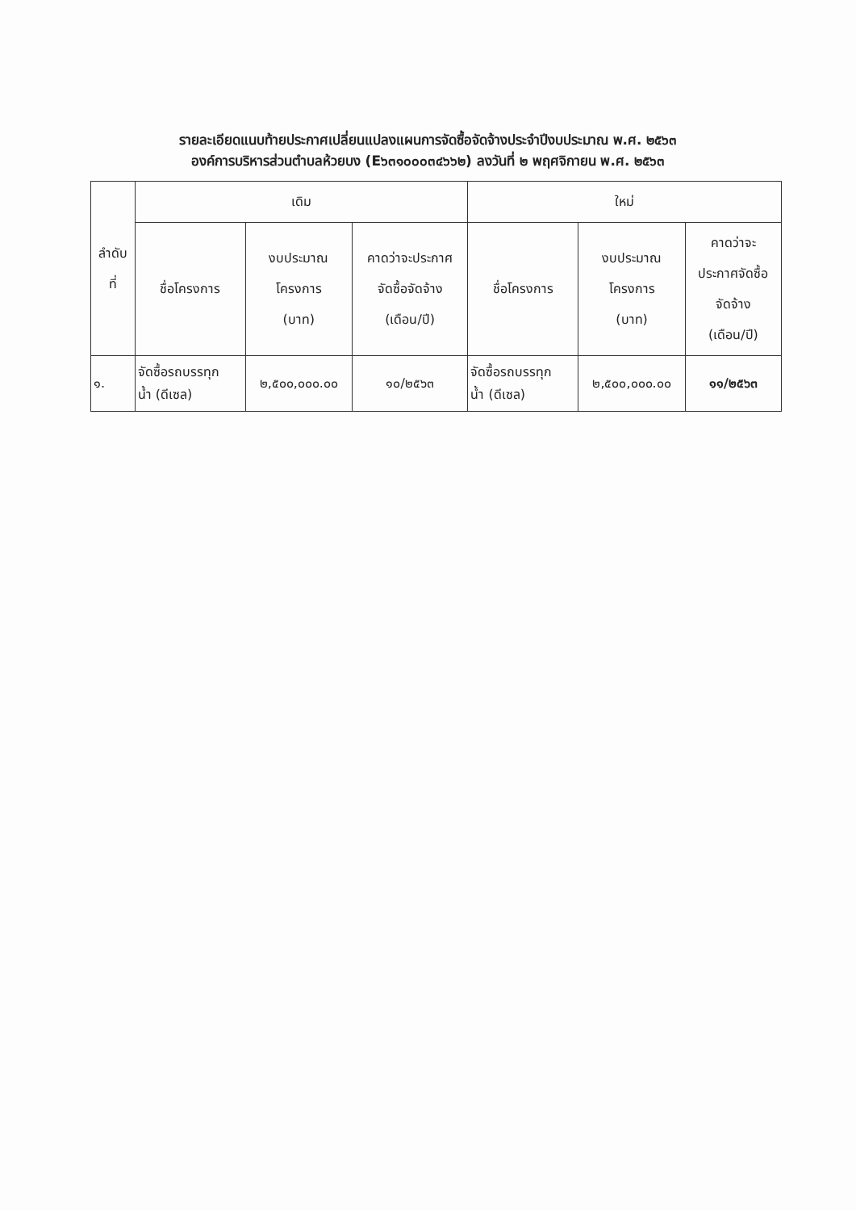รายละเอียดแนบท้ายประกาศเปลี่ยนแปลงแผนการจัดซื้อจัดจ้างประจำปีงบประมาณ พ.ศ. ๒๕๖๓
องค์การบริหารส่วนตำบลห้วยบง (E๖๓๑๐๐๐๓๔๖๖๒) ลงวันที่ ๒ พฤศจิกายน พ.ศ. ๒๕๖๓
| ลำดับ ที่ | เดิม | | | ใหม่ | | |
| --- | --- | --- | --- | --- | --- | --- |
| | ชื่อโครงการ | งบประมาณ โครงการ (บาท) | คาดว่าจะประกาศ จัดซื้อจัดจ้าง (เดือน/ปี) | ชื่อโครงการ | งบประมาณ โครงการ (บาท) | คาดว่าจะ ประกาศจัดซื้อ จัดจ้าง (เดือน/ปี) |
| ๑. | จัดซื้อรถบรรทุก น้ำ (ดีเซล) | ๒,๕๐๐,๐๐๐.๐๐ | ๑๐/๒๕๖๓ | จัดซื้อรถบรรทุก น้ำ (ดีเซล) | ๒,๕๐๐,๐๐๐.๐๐ | ๑๑/๒๕๖๓ |